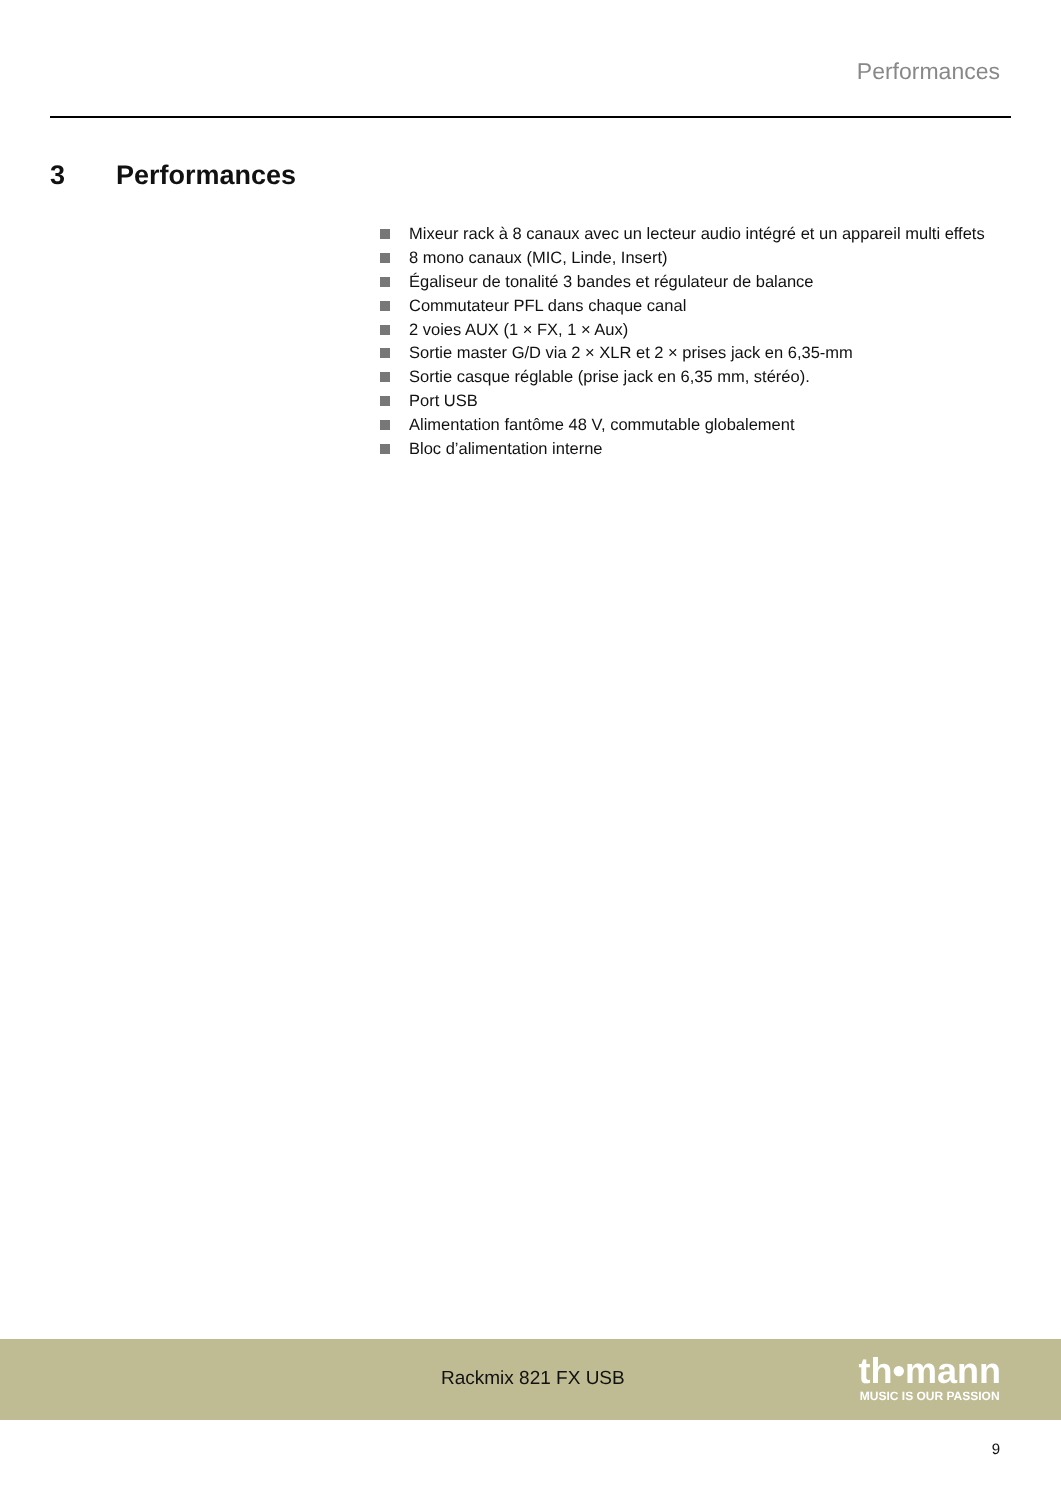Performances
3 Performances
Mixeur rack à 8 canaux avec un lecteur audio intégré et un appareil multi effets
8 mono canaux (MIC, Linde, Insert)
Égaliseur de tonalité 3 bandes et régulateur de balance
Commutateur PFL dans chaque canal
2 voies AUX (1 × FX, 1 × Aux)
Sortie master G/D via 2 × XLR et 2 × prises jack en 6,35-mm
Sortie casque réglable (prise jack en 6,35 mm, stéréo).
Port USB
Alimentation fantôme 48 V, commutable globalement
Bloc d’alimentation interne
Rackmix 821 FX USB
th•mann
MUSIC IS OUR PASSION
9